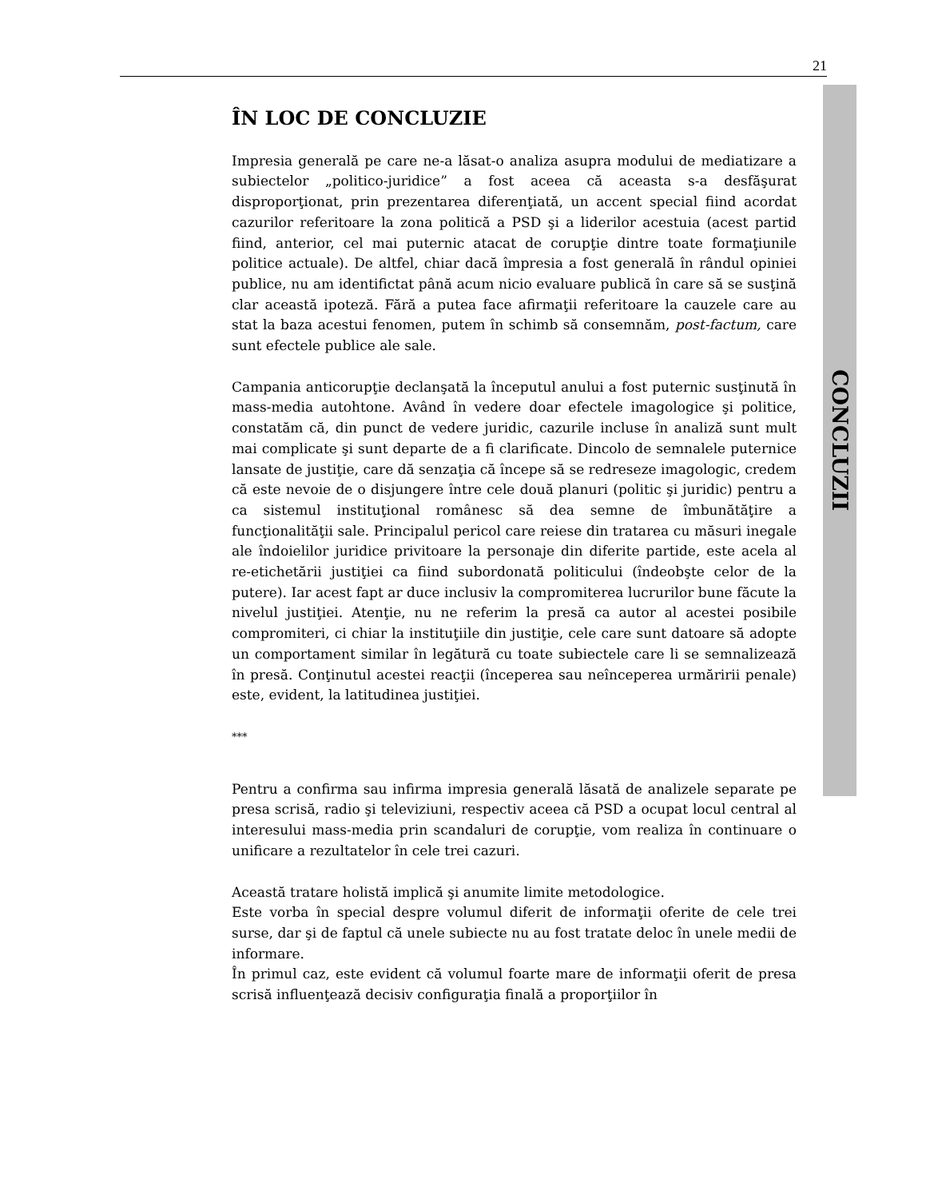21
CONCLUZII
ÎN LOC DE CONCLUZIE
Impresia generală pe care ne-a lăsat-o analiza asupra modului de mediatizare a subiectelor „politico-juridice” a fost aceea că aceasta s-a desfăşurat disproporţionat, prin prezentarea diferenţiată, un accent special fiind acordat cazurilor referitoare la zona politică a PSD şi a liderilor acestuia (acest partid fiind, anterior, cel mai puternic atacat de corupţie dintre toate formaţiunile politice actuale). De altfel, chiar dacă împresia a fost generală în rândul opiniei publice, nu am identifictat până acum nicio evaluare publică în care să se susţină clar această ipoteză. Fără a putea face afirmaţii referitoare la cauzele care au stat la baza acestui fenomen, putem în schimb să consemnăm, post-factum, care sunt efectele publice ale sale.
Campania anticorupţie declanşată la începutul anului a fost puternic susţinută în mass-media autohtone. Având în vedere doar efectele imagologice şi politice, constatăm că, din punct de vedere juridic, cazurile incluse în analiză sunt mult mai complicate şi sunt departe de a fi clarificate. Dincolo de semnalele puternice lansate de justiţie, care dă senzaţia că începe să se redreseze imagologic, credem că este nevoie de o disjungere între cele două planuri (politic şi juridic) pentru a ca sistemul instituţional românesc să dea semne de îmbunătăţire a funcţionalităţii sale. Principalul pericol care reiese din tratarea cu măsuri inegale ale îndoielilor juridice privitoare la personaje din diferite partide, este acela al re-etichetării justiţiei ca fiind subordonată politicului (îndeobşte celor de la putere). Iar acest fapt ar duce inclusiv la compromiterea lucrurilor bune făcute la nivelul justiţiei. Atenţie, nu ne referim la presă ca autor al acestei posibile compromiteri, ci chiar la instituţiile din justiţie, cele care sunt datoare să adopte un comportament similar în legătură cu toate subiectele care li se semnalizează în presă. Conţinutul acestei reacţii (începerea sau neînceperea urmăririi penale) este, evident, la latitudinea justiţiei.
***
Pentru a confirma sau infirma impresia generală lăsată de analizele separate pe presa scrisă, radio şi televiziuni, respectiv aceea că PSD a ocupat locul central al interesului mass-media prin scandaluri de corupţie, vom realiza în continuare o unificare a rezultatelor în cele trei cazuri.
Această tratare holistă implică şi anumite limite metodologice.
Este vorba în special despre volumul diferit de informaţii oferite de cele trei surse, dar şi de faptul că unele subiecte nu au fost tratate deloc în unele medii de informare.
În primul caz, este evident că volumul foarte mare de informaţii oferit de presa scrisă influenţează decisiv configuraţia finală a proporţiilor în